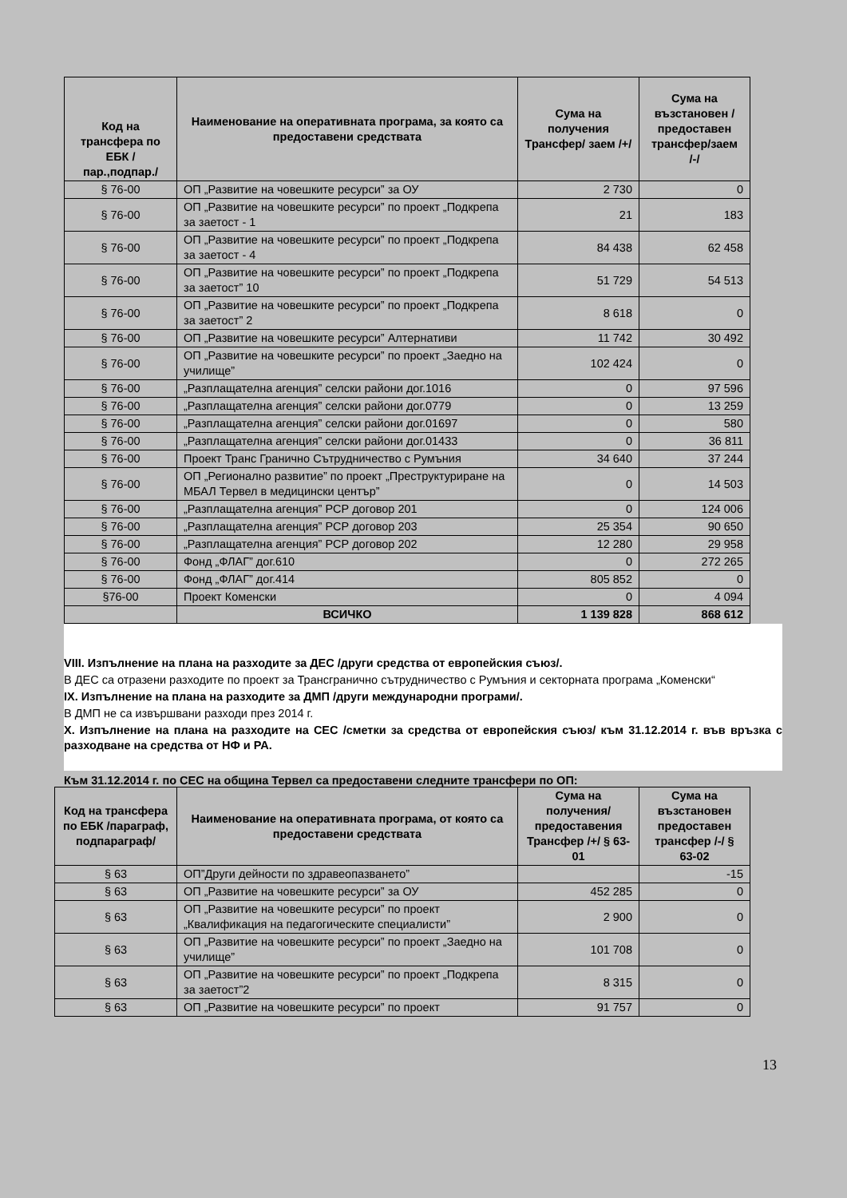| Код на трансфера по ЕБК /пар.,подпар./ | Наименование на оперативната програма, за която са предоставени средствата | Сума на получения Трансфер/ заем /+/ | Сума на възстановен /предоставен трансфер/заем /-/ |
| --- | --- | --- | --- |
| § 76-00 | ОП „Развитие на човешките ресурси” за ОУ | 2 730 | 0 |
| § 76-00 | ОП „Развитие на човешките ресурси” по проект „Подкрепа за заетост - 1 | 21 | 183 |
| § 76-00 | ОП „Развитие на човешките ресурси” по проект „Подкрепа за заетост - 4 | 84 438 | 62 458 |
| § 76-00 | ОП „Развитие на човешките ресурси” по проект „Подкрепа за заетост” 10 | 51 729 | 54 513 |
| § 76-00 | ОП „Развитие на човешките ресурси” по проект „Подкрепа за заетост” 2 | 8 618 | 0 |
| § 76-00 | ОП „Развитие на човешките ресурси” Алтернативи | 11 742 | 30 492 |
| § 76-00 | ОП „Развитие на човешките ресурси” по проект „Заедно на училище” | 102 424 | 0 |
| § 76-00 | „Разплащателна агенция” селски райони дог.1016 | 0 | 97 596 |
| § 76-00 | „Разплащателна агенция” селски райони дог.0779 | 0 | 13 259 |
| § 76-00 | „Разплащателна агенция” селски райони дог.01697 | 0 | 580 |
| § 76-00 | „Разплащателна агенция” селски райони дог.01433 | 0 | 36 811 |
| § 76-00 | Проект Транс Гранично Сътрудничество с Румъния | 34 640 | 37 244 |
| § 76-00 | ОП „Регионално развитие” по проект „Преструктуриране на МБАЛ Тервел в медицински център” | 0 | 14 503 |
| § 76-00 | „Разплащателна агенция” РСР договор 201 | 0 | 124 006 |
| § 76-00 | „Разплащателна агенция” РСР договор 203 | 25 354 | 90 650 |
| § 76-00 | „Разплащателна агенция” РСР договор 202 | 12 280 | 29 958 |
| § 76-00 | Фонд „ФЛАГ” дог.610 | 0 | 272 265 |
| § 76-00 | Фонд „ФЛАГ” дог.414 | 805 852 | 0 |
| §76-00 | Проект Коменски | 0 | 4 094 |
| | ВСИЧКО | 1 139 828 | 868 612 |
VIII. Изпълнение на плана на разходите за ДЕС /други средства от европейския съюз/.
В ДЕС са отразени разходите по проект за Трансгранично сътрудничество с Румъния и секторната програма „Коменски“
IX. Изпълнение на плана на разходите за ДМП /други международни програми/.
В ДМП не са извършвани разходи през 2014 г.
X. Изпълнение на плана на разходите на СЕС /сметки за средства от европейския съюз/ към 31.12.2014 г. във връзка с разходване на средства от НФ и РА.
Към 31.12.2014 г. по СЕС на община Тервел са предоставени следните трансфери по ОП:
| Код на трансфера по ЕБК /параграф, подпараграф/ | Наименование на оперативната програма, от която са предоставени средствата | Сума на получения/ предоставения Трансфер /+/ § 63-01 | Сума на възстановен предоставен трансфер /-/ § 63-02 |
| --- | --- | --- | --- |
| § 63 | ОП”Други дейности по здравеопазването” | | -15 |
| § 63 | ОП „Развитие на човешките ресурси” за ОУ | 452 285 | 0 |
| § 63 | ОП „Развитие на човешките ресурси” по проект „Квалификация на педагогическите специалисти” | 2 900 | 0 |
| § 63 | ОП „Развитие на човешките ресурси” по проект „Заедно на училище” | 101 708 | 0 |
| § 63 | ОП „Развитие на човешките ресурси” по проект „Подкрепа за заетост”2 | 8 315 | 0 |
| § 63 | ОП „Развитие на човешките ресурси” по проект | 91 757 | 0 |
13